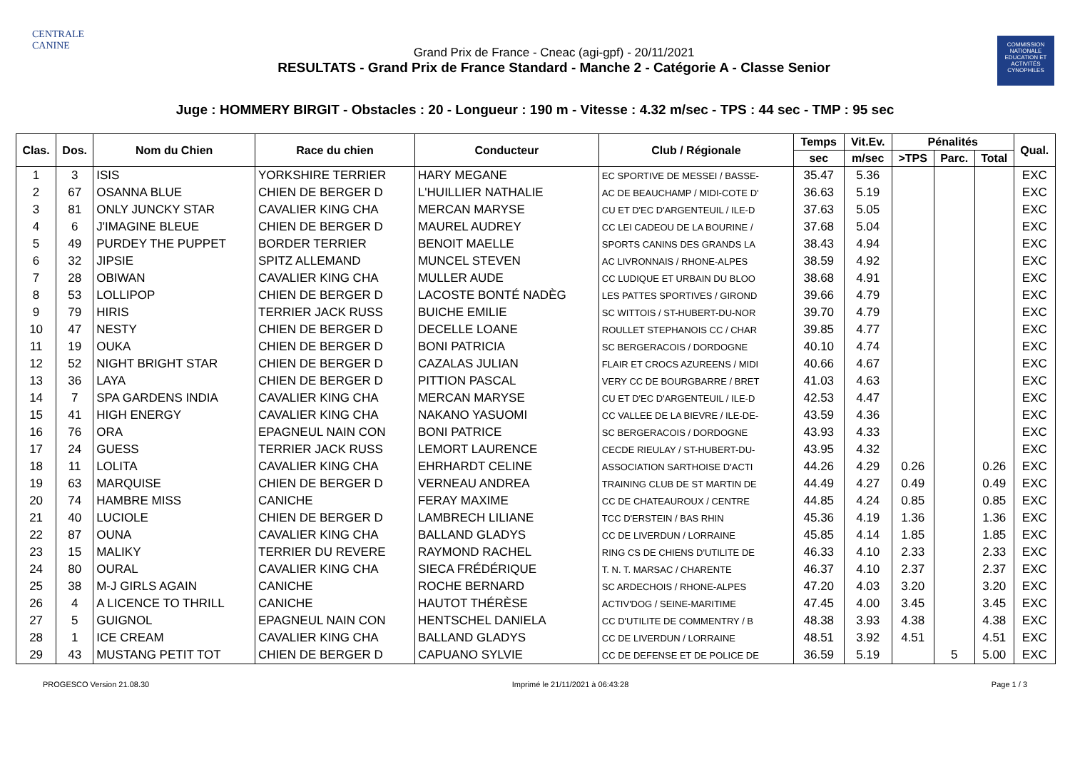CENTRALE
CANINE
Grand Prix de France - Cneac (agi-gpf) - 20/11/2021
RESULTATS - Grand Prix de France Standard - Manche 2 - Catégorie A - Classe Senior
COMMISSION NATIONALE EDUCATION ET ACTIVITÉS CYNOPHILES
Juge : HOMMERY BIRGIT - Obstacles : 20 - Longueur : 190 m - Vitesse : 4.32 m/sec - TPS : 44 sec - TMP : 95 sec
| Clas. | Dos. | Nom du Chien | Race du chien | Conducteur | Club / Régionale | Temps | Vit.Ev. | Pénalités | | | Qual. |
| --- | --- | --- | --- | --- | --- | --- | --- | --- | --- | --- | --- |
| | | | | | | sec | m/sec | >TPS | Parc. | Total | |
| 1 | 3 | ISIS | YORKSHIRE TERRIER | HARY MEGANE | EC SPORTIVE DE MESSEI / BASSE- | 35.47 | 5.36 | | | | EXC |
| 2 | 67 | OSANNA BLUE | CHIEN DE BERGER D | L'HUILLIER NATHALIE | AC DE BEAUCHAMP / MIDI-COTE D' | 36.63 | 5.19 | | | | EXC |
| 3 | 81 | ONLY JUNCKY STAR | CAVALIER KING CHA | MERCAN MARYSE | CU ET D'EC D'ARGENTEUIL / ILE-D | 37.63 | 5.05 | | | | EXC |
| 4 | 6 | J'IMAGINE BLEUE | CHIEN DE BERGER D | MAUREL AUDREY | CC LEI CADEOU DE LA BOURINE / | 37.68 | 5.04 | | | | EXC |
| 5 | 49 | PURDEY THE PUPPET | BORDER TERRIER | BENOIT MAELLE | SPORTS CANINS DES GRANDS LA | 38.43 | 4.94 | | | | EXC |
| 6 | 32 | JIPSIE | SPITZ ALLEMAND | MUNCEL STEVEN | AC LIVRONNAIS / RHONE-ALPES | 38.59 | 4.92 | | | | EXC |
| 7 | 28 | OBIWAN | CAVALIER KING CHA | MULLER AUDE | CC LUDIQUE ET URBAIN DU BLOO | 38.68 | 4.91 | | | | EXC |
| 8 | 53 | LOLLIPOP | CHIEN DE BERGER D | LACOSTE BONTÉ NADÈG | LES PATTES SPORTIVES / GIROND | 39.66 | 4.79 | | | | EXC |
| 9 | 79 | HIRIS | TERRIER JACK RUSS | BUICHE EMILIE | SC WITTOIS / ST-HUBERT-DU-NOR | 39.70 | 4.79 | | | | EXC |
| 10 | 47 | NESTY | CHIEN DE BERGER D | DECELLE LOANE | ROULLET STEPHANOIS CC / CHAR | 39.85 | 4.77 | | | | EXC |
| 11 | 19 | OUKA | CHIEN DE BERGER D | BONI PATRICIA | SC BERGERACOIS / DORDOGNE | 40.10 | 4.74 | | | | EXC |
| 12 | 52 | NIGHT BRIGHT STAR | CHIEN DE BERGER D | CAZALAS JULIAN | FLAIR ET CROCS AZUREENS / MIDI | 40.66 | 4.67 | | | | EXC |
| 13 | 36 | LAYA | CHIEN DE BERGER D | PITTION PASCAL | VERY CC DE BOURGBARRE / BRET | 41.03 | 4.63 | | | | EXC |
| 14 | 7 | SPA GARDENS INDIA | CAVALIER KING CHA | MERCAN MARYSE | CU ET D'EC D'ARGENTEUIL / ILE-D | 42.53 | 4.47 | | | | EXC |
| 15 | 41 | HIGH ENERGY | CAVALIER KING CHA | NAKANO YASUOMI | CC VALLEE DE LA BIEVRE / ILE-DE- | 43.59 | 4.36 | | | | EXC |
| 16 | 76 | ORA | EPAGNEUL NAIN CON | BONI PATRICE | SC BERGERACOIS / DORDOGNE | 43.93 | 4.33 | | | | EXC |
| 17 | 24 | GUESS | TERRIER JACK RUSS | LEMORT LAURENCE | CECDE RIEULAY / ST-HUBERT-DU- | 43.95 | 4.32 | | | | EXC |
| 18 | 11 | LOLITA | CAVALIER KING CHA | EHRHARDT CELINE | ASSOCIATION SARTHOISE D'ACTI | 44.26 | 4.29 | 0.26 | | 0.26 | EXC |
| 19 | 63 | MARQUISE | CHIEN DE BERGER D | VERNEAU ANDREA | TRAINING CLUB DE ST MARTIN DE | 44.49 | 4.27 | 0.49 | | 0.49 | EXC |
| 20 | 74 | HAMBRE MISS | CANICHE | FERAY MAXIME | CC DE CHATEAUROUX / CENTRE | 44.85 | 4.24 | 0.85 | | 0.85 | EXC |
| 21 | 40 | LUCIOLE | CHIEN DE BERGER D | LAMBRECH LILIANE | TCC D'ERSTEIN / BAS RHIN | 45.36 | 4.19 | 1.36 | | 1.36 | EXC |
| 22 | 87 | OUNA | CAVALIER KING CHA | BALLAND GLADYS | CC DE LIVERDUN / LORRAINE | 45.85 | 4.14 | 1.85 | | 1.85 | EXC |
| 23 | 15 | MALIKY | TERRIER DU REVERE | RAYMOND RACHEL | RING CS DE CHIENS D'UTILITE DE | 46.33 | 4.10 | 2.33 | | 2.33 | EXC |
| 24 | 80 | OURAL | CAVALIER KING CHA | SIECA FRÉDÉRIQUE | T. N. T. MARSAC / CHARENTE | 46.37 | 4.10 | 2.37 | | 2.37 | EXC |
| 25 | 38 | M-J GIRLS AGAIN | CANICHE | ROCHE BERNARD | SC ARDECHOIS / RHONE-ALPES | 47.20 | 4.03 | 3.20 | | 3.20 | EXC |
| 26 | 4 | A LICENCE TO THRILL | CANICHE | HAUTOT THÉRÈSE | ACTIV'DOG / SEINE-MARITIME | 47.45 | 4.00 | 3.45 | | 3.45 | EXC |
| 27 | 5 | GUIGNOL | EPAGNEUL NAIN CON | HENTSCHEL DANIELA | CC D'UTILITE DE COMMENTRY / B | 48.38 | 3.93 | 4.38 | | 4.38 | EXC |
| 28 | 1 | ICE CREAM | CAVALIER KING CHA | BALLAND GLADYS | CC DE LIVERDUN / LORRAINE | 48.51 | 3.92 | 4.51 | | 4.51 | EXC |
| 29 | 43 | MUSTANG PETIT TOT | CHIEN DE BERGER D | CAPUANO SYLVIE | CC DE DEFENSE ET DE POLICE DE | 36.59 | 5.19 | | 5 | 5.00 | EXC |
PROGESCO Version 21.08.30 Imprimé le 21/11/2021 à 06:43:28 Page 1 / 3